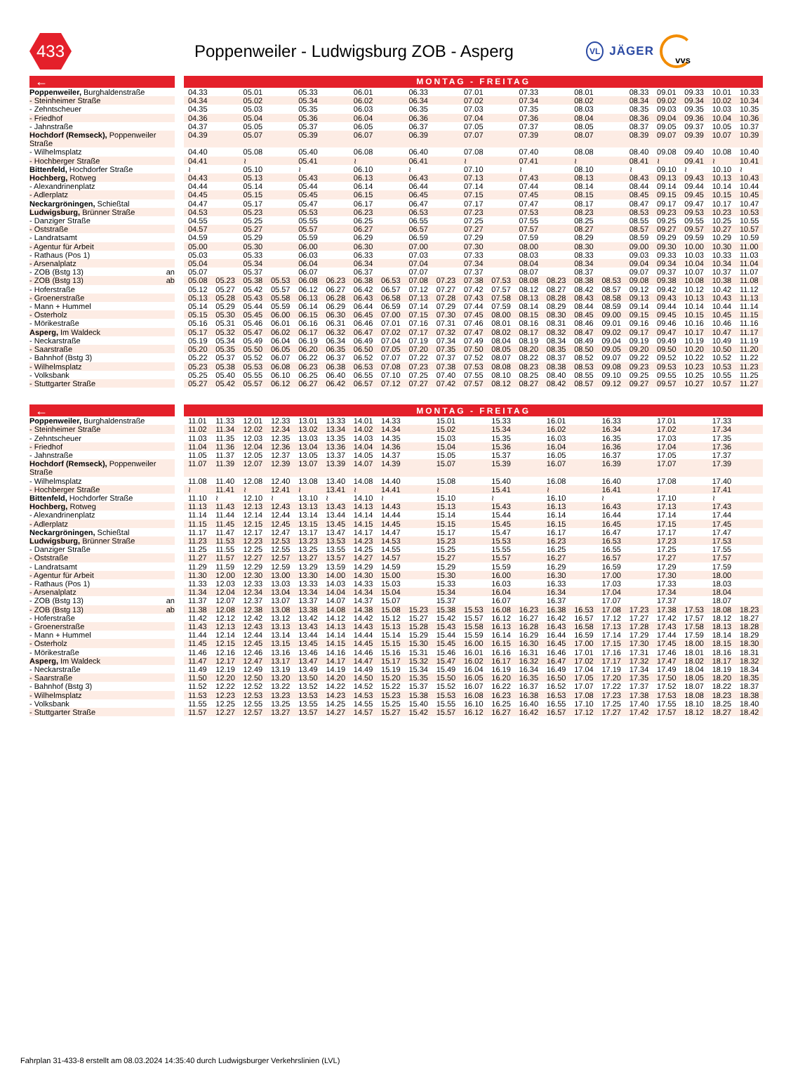433
Poppenweiler - Ludwigsburg ZOB - Asperg
VL JÄGER vvs
| ← | | MONTAG - FREITAG | | | | | | | | | | | | | | | | | | | | |
| --- | --- | --- | --- | --- | --- | --- | --- | --- | --- | --- | --- | --- | --- | --- | --- | --- | --- | --- | --- | --- | --- | --- |
| Poppenweiler, Burghaldenstraße | | 04.33 | | 05.01 | | 05.33 | | 06.01 | | 06.33 | | 07.01 | | 07.33 | | 08.01 | | 08.33 | 09.01 | 09.33 | 10.01 | 10.33 |
| - Steinheimer Straße | | 04.34 | | 05.02 | | 05.34 | | 06.02 | | 06.34 | | 07.02 | | 07.34 | | 08.02 | | 08.34 | 09.02 | 09.34 | 10.02 | 10.34 |
| - Zehntscheuer | | 04.35 | | 05.03 | | 05.35 | | 06.03 | | 06.35 | | 07.03 | | 07.35 | | 08.03 | | 08.35 | 09.03 | 09.35 | 10.03 | 10.35 |
| - Friedhof | | 04.36 | | 05.04 | | 05.36 | | 06.04 | | 06.36 | | 07.04 | | 07.36 | | 08.04 | | 08.36 | 09.04 | 09.36 | 10.04 | 10.36 |
| - Jahnstraße | | 04.37 | | 05.05 | | 05.37 | | 06.05 | | 06.37 | | 07.05 | | 07.37 | | 08.05 | | 08.37 | 09.05 | 09.37 | 10.05 | 10.37 |
| Hochdorf (Remseck), Poppenweiler Straße | | 04.39 | | 05.07 | | 05.39 | | 06.07 | | 06.39 | | 07.07 | | 07.39 | | 08.07 | | 08.39 | 09.07 | 09.39 | 10.07 | 10.39 |
| - Wilhelmsplatz | | 04.40 | | 05.08 | | 05.40 | | 06.08 | | 06.40 | | 07.08 | | 07.40 | | 08.08 | | 08.40 | 09.08 | 09.40 | 10.08 | 10.40 |
| - Hochberger Straße | | 04.41 | | ≀ | | 05.41 | | ≀ | | 06.41 | | ≀ | | 07.41 | | ≀ | | 08.41 | ≀ | 09.41 | ≀ | 10.41 |
| Bittenfeld, Hochdorfer Straße | | ≀ | | 05.10 | | ≀ | | 06.10 | | ≀ | | 07.10 | | ≀ | | 08.10 | | ≀ | 09.10 | ≀ | 10.10 | ≀ |
| Hochberg, Rotweg | | 04.43 | | 05.13 | | 05.43 | | 06.13 | | 06.43 | | 07.13 | | 07.43 | | 08.13 | | 08.43 | 09.13 | 09.43 | 10.13 | 10.43 |
| - Alexandrinenplatz | | 04.44 | | 05.14 | | 05.44 | | 06.14 | | 06.44 | | 07.14 | | 07.44 | | 08.14 | | 08.44 | 09.14 | 09.44 | 10.14 | 10.44 |
| - Adlerplatz | | 04.45 | | 05.15 | | 05.45 | | 06.15 | | 06.45 | | 07.15 | | 07.45 | | 08.15 | | 08.45 | 09.15 | 09.45 | 10.15 | 10.45 |
| Neckargröningen, Schießtal | | 04.47 | | 05.17 | | 05.47 | | 06.17 | | 06.47 | | 07.17 | | 07.47 | | 08.17 | | 08.47 | 09.17 | 09.47 | 10.17 | 10.47 |
| Ludwigsburg, Brünner Straße | | 04.53 | | 05.23 | | 05.53 | | 06.23 | | 06.53 | | 07.23 | | 07.53 | | 08.23 | | 08.53 | 09.23 | 09.53 | 10.23 | 10.53 |
| - Danziger Straße | | 04.55 | | 05.25 | | 05.55 | | 06.25 | | 06.55 | | 07.25 | | 07.55 | | 08.25 | | 08.55 | 09.25 | 09.55 | 10.25 | 10.55 |
| - Oststraße | | 04.57 | | 05.27 | | 05.57 | | 06.27 | | 06.57 | | 07.27 | | 07.57 | | 08.27 | | 08.57 | 09.27 | 09.57 | 10.27 | 10.57 |
| - Landratsamt | | 04.59 | | 05.29 | | 05.59 | | 06.29 | | 06.59 | | 07.29 | | 07.59 | | 08.29 | | 08.59 | 09.29 | 09.59 | 10.29 | 10.59 |
| - Agentur für Arbeit | | 05.00 | | 05.30 | | 06.00 | | 06.30 | | 07.00 | | 07.30 | | 08.00 | | 08.30 | | 09.00 | 09.30 | 10.00 | 10.30 | 11.00 |
| - Rathaus (Pos 1) | | 05.03 | | 05.33 | | 06.03 | | 06.33 | | 07.03 | | 07.33 | | 08.03 | | 08.33 | | 09.03 | 09.33 | 10.03 | 10.33 | 11.03 |
| - Arsenalplatz | | 05.04 | | 05.34 | | 06.04 | | 06.34 | | 07.04 | | 07.34 | | 08.04 | | 08.34 | | 09.04 | 09.34 | 10.04 | 10.34 | 11.04 |
| - ZOB (Bstg 13) an | | 05.07 | | 05.37 | | 06.07 | | 06.37 | | 07.07 | | 07.37 | | 08.07 | | 08.37 | | 09.07 | 09.37 | 10.07 | 10.37 | 11.07 |
| - ZOB (Bstg 13) ab | | 05.08 | 05.23 | 05.38 | 05.53 | 06.08 | 06.23 | 06.38 | 06.53 | 07.08 | 07.23 | 07.38 | 07.53 | 08.08 | 08.23 | 08.38 | 08.53 | 09.08 | 09.38 | 10.08 | 10.38 | 11.08 |
| - Hoferstraße | | 05.12 | 05.27 | 05.42 | 05.57 | 06.12 | 06.27 | 06.42 | 06.57 | 07.12 | 07.27 | 07.42 | 07.57 | 08.12 | 08.27 | 08.42 | 08.57 | 09.12 | 09.42 | 10.12 | 10.42 | 11.12 |
| - Groenerstraße | | 05.13 | 05.28 | 05.43 | 05.58 | 06.13 | 06.28 | 06.43 | 06.58 | 07.13 | 07.28 | 07.43 | 07.58 | 08.13 | 08.28 | 08.43 | 08.58 | 09.13 | 09.43 | 10.13 | 10.43 | 11.13 |
| - Mann + Hummel | | 05.14 | 05.29 | 05.44 | 05.59 | 06.14 | 06.29 | 06.44 | 06.59 | 07.14 | 07.29 | 07.44 | 07.59 | 08.14 | 08.29 | 08.44 | 08.59 | 09.14 | 09.44 | 10.14 | 10.44 | 11.14 |
| - Osterholz | | 05.15 | 05.30 | 05.45 | 06.00 | 06.15 | 06.30 | 06.45 | 07.00 | 07.15 | 07.30 | 07.45 | 08.00 | 08.15 | 08.30 | 08.45 | 09.00 | 09.15 | 09.45 | 10.15 | 10.45 | 11.15 |
| - Mörikestraße | | 05.16 | 05.31 | 05.46 | 06.01 | 06.16 | 06.31 | 06.46 | 07.01 | 07.16 | 07.31 | 07.46 | 08.01 | 08.16 | 08.31 | 08.46 | 09.01 | 09.16 | 09.46 | 10.16 | 10.46 | 11.16 |
| Asperg, Im Waldeck | | 05.17 | 05.32 | 05.47 | 06.02 | 06.17 | 06.32 | 06.47 | 07.02 | 07.17 | 07.32 | 07.47 | 08.02 | 08.17 | 08.32 | 08.47 | 09.02 | 09.17 | 09.47 | 10.17 | 10.47 | 11.17 |
| - Neckarstraße | | 05.19 | 05.34 | 05.49 | 06.04 | 06.19 | 06.34 | 06.49 | 07.04 | 07.19 | 07.34 | 07.49 | 08.04 | 08.19 | 08.34 | 08.49 | 09.04 | 09.19 | 09.49 | 10.19 | 10.49 | 11.19 |
| - Saarstraße | | 05.20 | 05.35 | 05.50 | 06.05 | 06.20 | 06.35 | 06.50 | 07.05 | 07.20 | 07.35 | 07.50 | 08.05 | 08.20 | 08.35 | 08.50 | 09.05 | 09.20 | 09.50 | 10.20 | 10.50 | 11.20 |
| - Bahnhof (Bstg 3) | | 05.22 | 05.37 | 05.52 | 06.07 | 06.22 | 06.37 | 06.52 | 07.07 | 07.22 | 07.37 | 07.52 | 08.07 | 08.22 | 08.37 | 08.52 | 09.07 | 09.22 | 09.52 | 10.22 | 10.52 | 11.22 |
| - Wilhelmsplatz | | 05.23 | 05.38 | 05.53 | 06.08 | 06.23 | 06.38 | 06.53 | 07.08 | 07.23 | 07.38 | 07.53 | 08.08 | 08.23 | 08.38 | 08.53 | 09.08 | 09.23 | 09.53 | 10.23 | 10.53 | 11.23 |
| - Volksbank | | 05.25 | 05.40 | 05.55 | 06.10 | 06.25 | 06.40 | 06.55 | 07.10 | 07.25 | 07.40 | 07.55 | 08.10 | 08.25 | 08.40 | 08.55 | 09.10 | 09.25 | 09.55 | 10.25 | 10.55 | 11.25 |
| - Stuttgarter Straße | | 05.27 | 05.42 | 05.57 | 06.12 | 06.27 | 06.42 | 06.57 | 07.12 | 07.27 | 07.42 | 07.57 | 08.12 | 08.27 | 08.42 | 08.57 | 09.12 | 09.27 | 09.57 | 10.27 | 10.57 | 11.27 |
| ← | | MONTAG - FREITAG | | | | | | | | | | | | | | | | | | | | |
| --- | --- | --- | --- | --- | --- | --- | --- | --- | --- | --- | --- | --- | --- | --- | --- | --- | --- | --- | --- | --- | --- | --- |
| Poppenweiler, Burghaldenstraße | | 11.01 | 11.33 | 12.01 | 12.33 | 13.01 | 13.33 | 14.01 | 14.33 | | 15.01 | | 15.33 | | 16.01 | | 16.33 | | 17.01 | | 17.33 | |
| - Steinheimer Straße | | 11.02 | 11.34 | 12.02 | 12.34 | 13.02 | 13.34 | 14.02 | 14.34 | | 15.02 | | 15.34 | | 16.02 | | 16.34 | | 17.02 | | 17.34 | |
| - Zehntscheuer | | 11.03 | 11.35 | 12.03 | 12.35 | 13.03 | 13.35 | 14.03 | 14.35 | | 15.03 | | 15.35 | | 16.03 | | 16.35 | | 17.03 | | 17.35 | |
| - Friedhof | | 11.04 | 11.36 | 12.04 | 12.36 | 13.04 | 13.36 | 14.04 | 14.36 | | 15.04 | | 15.36 | | 16.04 | | 16.36 | | 17.04 | | 17.36 | |
| - Jahnstraße | | 11.05 | 11.37 | 12.05 | 12.37 | 13.05 | 13.37 | 14.05 | 14.37 | | 15.05 | | 15.37 | | 16.05 | | 16.37 | | 17.05 | | 17.37 | |
| Hochdorf (Remseck), Poppenweiler Straße | | 11.07 | 11.39 | 12.07 | 12.39 | 13.07 | 13.39 | 14.07 | 14.39 | | 15.07 | | 15.39 | | 16.07 | | 16.39 | | 17.07 | | 17.39 | |
| - Wilhelmsplatz | | 11.08 | 11.40 | 12.08 | 12.40 | 13.08 | 13.40 | 14.08 | 14.40 | | 15.08 | | 15.40 | | 16.08 | | 16.40 | | 17.08 | | 17.40 | |
| - Hochberger Straße | | ≀ | 11.41 | ≀ | 12.41 | ≀ | 13.41 | ≀ | 14.41 | | ≀ | | 15.41 | | ≀ | | 16.41 | | ≀ | | 17.41 | |
| Bittenfeld, Hochdorfer Straße | | 11.10 | ≀ | 12.10 | ≀ | 13.10 | ≀ | 14.10 | ≀ | | 15.10 | | ≀ | | 16.10 | | ≀ | | 17.10 | | ≀ | |
| Hochberg, Rotweg | | 11.13 | 11.43 | 12.13 | 12.43 | 13.13 | 13.43 | 14.13 | 14.43 | | 15.13 | | 15.43 | | 16.13 | | 16.43 | | 17.13 | | 17.43 | |
| - Alexandrinenplatz | | 11.14 | 11.44 | 12.14 | 12.44 | 13.14 | 13.44 | 14.14 | 14.44 | | 15.14 | | 15.44 | | 16.14 | | 16.44 | | 17.14 | | 17.44 | |
| - Adlerplatz | | 11.15 | 11.45 | 12.15 | 12.45 | 13.15 | 13.45 | 14.15 | 14.45 | | 15.15 | | 15.45 | | 16.15 | | 16.45 | | 17.15 | | 17.45 | |
| Neckargröningen, Schießtal | | 11.17 | 11.47 | 12.17 | 12.47 | 13.17 | 13.47 | 14.17 | 14.47 | | 15.17 | | 15.47 | | 16.17 | | 16.47 | | 17.17 | | 17.47 | |
| Ludwigsburg, Brünner Straße | | 11.23 | 11.53 | 12.23 | 12.53 | 13.23 | 13.53 | 14.23 | 14.53 | | 15.23 | | 15.53 | | 16.23 | | 16.53 | | 17.23 | | 17.53 | |
| - Danziger Straße | | 11.25 | 11.55 | 12.25 | 12.55 | 13.25 | 13.55 | 14.25 | 14.55 | | 15.25 | | 15.55 | | 16.25 | | 16.55 | | 17.25 | | 17.55 | |
| - Oststraße | | 11.27 | 11.57 | 12.27 | 12.57 | 13.27 | 13.57 | 14.27 | 14.57 | | 15.27 | | 15.57 | | 16.27 | | 16.57 | | 17.27 | | 17.57 | |
| - Landratsamt | | 11.29 | 11.59 | 12.29 | 12.59 | 13.29 | 13.59 | 14.29 | 14.59 | | 15.29 | | 15.59 | | 16.29 | | 16.59 | | 17.29 | | 17.59 | |
| - Agentur für Arbeit | | 11.30 | 12.00 | 12.30 | 13.00 | 13.30 | 14.00 | 14.30 | 15.00 | | 15.30 | | 16.00 | | 16.30 | | 17.00 | | 17.30 | | 18.00 | |
| - Rathaus (Pos 1) | | 11.33 | 12.03 | 12.33 | 13.03 | 13.33 | 14.03 | 14.33 | 15.03 | | 15.33 | | 16.03 | | 16.33 | | 17.03 | | 17.33 | | 18.03 | |
| - Arsenalplatz | | 11.34 | 12.04 | 12.34 | 13.04 | 13.34 | 14.04 | 14.34 | 15.04 | | 15.34 | | 16.04 | | 16.34 | | 17.04 | | 17.34 | | 18.04 | |
| - ZOB (Bstg 13) an | | 11.37 | 12.07 | 12.37 | 13.07 | 13.37 | 14.07 | 14.37 | 15.07 | | 15.37 | | 16.07 | | 16.37 | | 17.07 | | 17.37 | | 18.07 | |
| - ZOB (Bstg 13) ab | | 11.38 | 12.08 | 12.38 | 13.08 | 13.38 | 14.08 | 14.38 | 15.08 | 15.23 | 15.38 | 15.53 | 16.08 | 16.23 | 16.38 | 16.53 | 17.08 | 17.23 | 17.38 | 17.53 | 18.08 | 18.23 |
| - Hoferstraße | | 11.42 | 12.12 | 12.42 | 13.12 | 13.42 | 14.12 | 14.42 | 15.12 | 15.27 | 15.42 | 15.57 | 16.12 | 16.27 | 16.42 | 16.57 | 17.12 | 17.27 | 17.42 | 17.57 | 18.12 | 18.27 |
| - Groenerstraße | | 11.43 | 12.13 | 12.43 | 13.13 | 13.43 | 14.13 | 14.43 | 15.13 | 15.28 | 15.43 | 15.58 | 16.13 | 16.28 | 16.43 | 16.58 | 17.13 | 17.28 | 17.43 | 17.58 | 18.13 | 18.28 |
| - Mann + Hummel | | 11.44 | 12.14 | 12.44 | 13.14 | 13.44 | 14.14 | 14.44 | 15.14 | 15.29 | 15.44 | 15.59 | 16.14 | 16.29 | 16.44 | 16.59 | 17.14 | 17.29 | 17.44 | 17.59 | 18.14 | 18.29 |
| - Osterholz | | 11.45 | 12.15 | 12.45 | 13.15 | 13.45 | 14.15 | 14.45 | 15.15 | 15.30 | 15.45 | 16.00 | 16.15 | 16.30 | 16.45 | 17.00 | 17.15 | 17.30 | 17.45 | 18.00 | 18.15 | 18.30 |
| - Mörikestraße | | 11.46 | 12.16 | 12.46 | 13.16 | 13.46 | 14.16 | 14.46 | 15.16 | 15.31 | 15.46 | 16.01 | 16.16 | 16.31 | 16.46 | 17.01 | 17.16 | 17.31 | 17.46 | 18.01 | 18.16 | 18.31 |
| Asperg, Im Waldeck | | 11.47 | 12.17 | 12.47 | 13.17 | 13.47 | 14.17 | 14.47 | 15.17 | 15.32 | 15.47 | 16.02 | 16.17 | 16.32 | 16.47 | 17.02 | 17.17 | 17.32 | 17.47 | 18.02 | 18.17 | 18.32 |
| - Neckarstraße | | 11.49 | 12.19 | 12.49 | 13.19 | 13.49 | 14.19 | 14.49 | 15.19 | 15.34 | 15.49 | 16.04 | 16.19 | 16.34 | 16.49 | 17.04 | 17.19 | 17.34 | 17.49 | 18.04 | 18.19 | 18.34 |
| - Saarstraße | | 11.50 | 12.20 | 12.50 | 13.20 | 13.50 | 14.20 | 14.50 | 15.20 | 15.35 | 15.50 | 16.05 | 16.20 | 16.35 | 16.50 | 17.05 | 17.20 | 17.35 | 17.50 | 18.05 | 18.20 | 18.35 |
| - Bahnhof (Bstg 3) | | 11.52 | 12.22 | 12.52 | 13.22 | 13.52 | 14.22 | 14.52 | 15.22 | 15.37 | 15.52 | 16.07 | 16.22 | 16.37 | 16.52 | 17.07 | 17.22 | 17.37 | 17.52 | 18.07 | 18.22 | 18.37 |
| - Wilhelmsplatz | | 11.53 | 12.23 | 12.53 | 13.23 | 13.53 | 14.23 | 14.53 | 15.23 | 15.38 | 15.53 | 16.08 | 16.23 | 16.38 | 16.53 | 17.08 | 17.23 | 17.38 | 17.53 | 18.08 | 18.23 | 18.38 |
| - Volksbank | | 11.55 | 12.25 | 12.55 | 13.25 | 13.55 | 14.25 | 14.55 | 15.25 | 15.40 | 15.55 | 16.10 | 16.25 | 16.40 | 16.55 | 17.10 | 17.25 | 17.40 | 17.55 | 18.10 | 18.25 | 18.40 |
| - Stuttgarter Straße | | 11.57 | 12.27 | 12.57 | 13.27 | 13.57 | 14.27 | 14.57 | 15.27 | 15.42 | 15.57 | 16.12 | 16.27 | 16.42 | 16.57 | 17.12 | 17.27 | 17.42 | 17.57 | 18.12 | 18.27 | 18.42 |
Fahrplan 31-433-8 erstellt am 08.03.2024 14:35:40 durch Ludwigsburger Verkehrslinien (LVL)